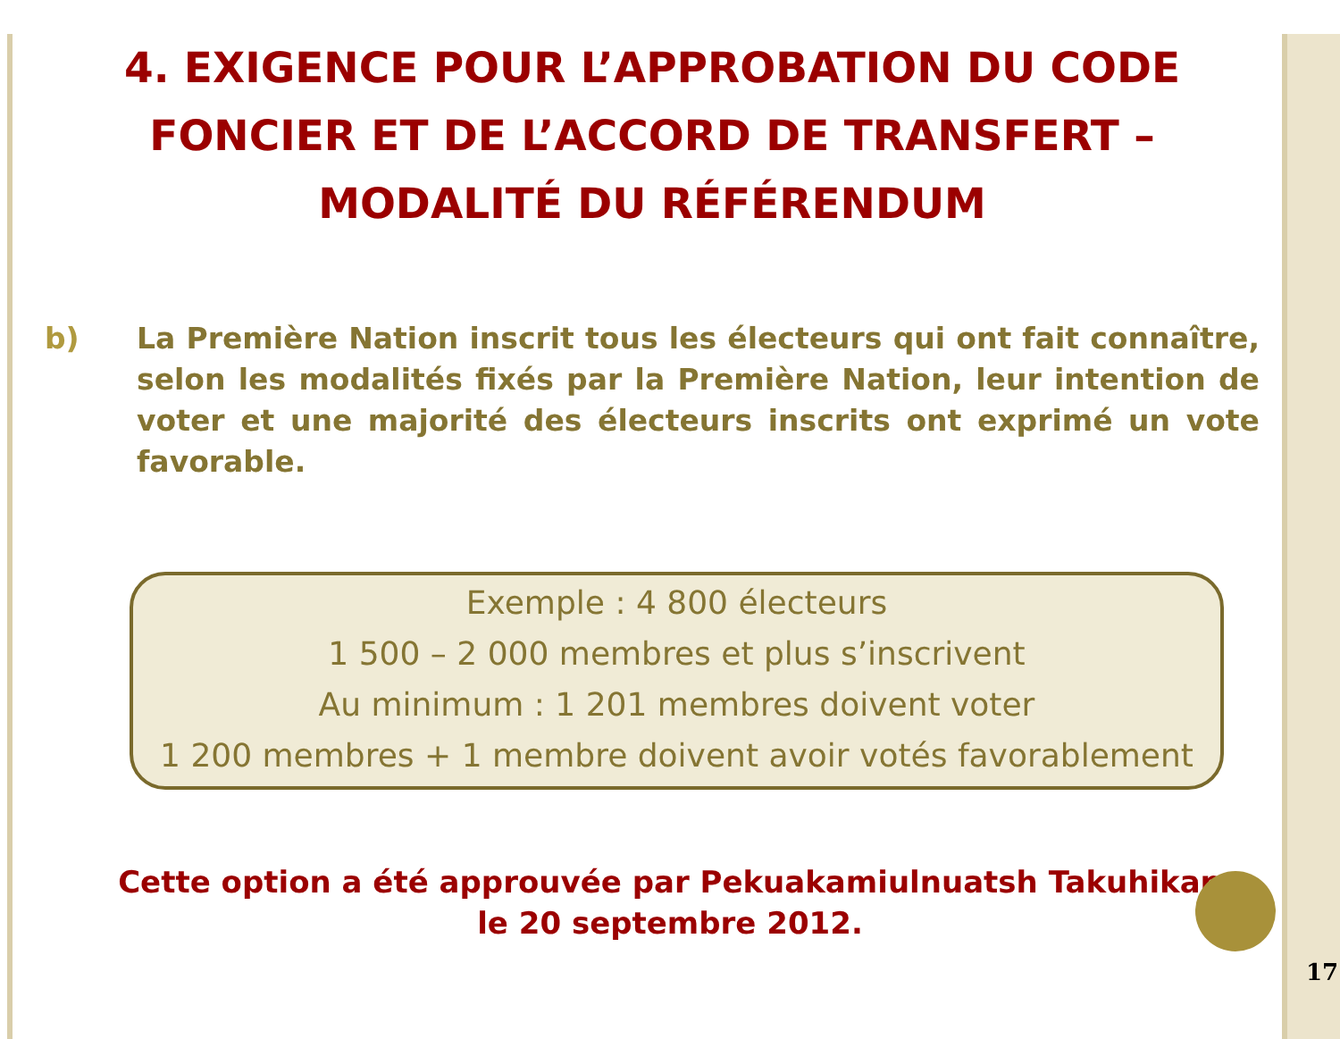4. EXIGENCE POUR L’APPROBATION DU CODE FONCIER ET DE L’ACCORD DE TRANSFERT – MODALITÉ DU RÉFÉRENDUM
b) La Première Nation inscrit tous les électeurs qui ont fait connaître, selon les modalités fixés par la Première Nation, leur intention de voter et une majorité des électeurs inscrits ont exprimé un vote favorable.
Exemple : 4 800 électeurs
1 500 – 2 000 membres et plus s’inscrivent
Au minimum : 1 201 membres doivent voter
1 200 membres + 1 membre doivent avoir votés favorablement
Cette option a été approuvée par Pekuakamiulnuatsh Takuhikan
le 20 septembre 2012.
17